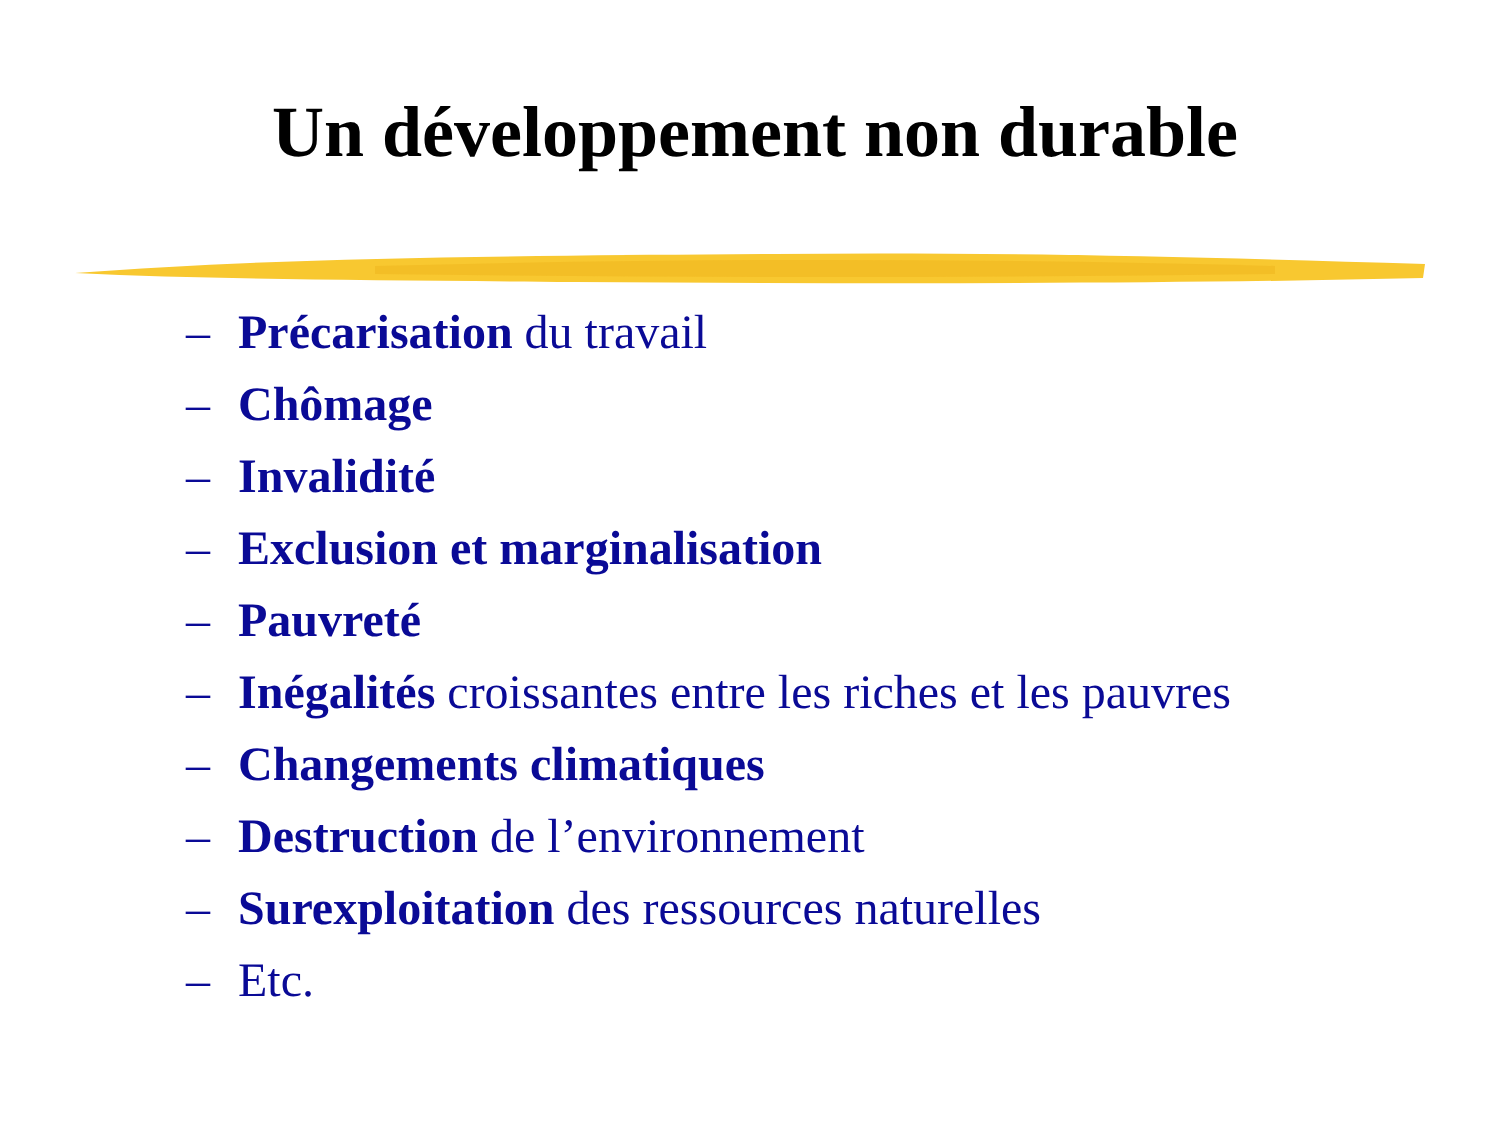Un développement non durable
– Précarisation du travail
– Chômage
– Invalidité
– Exclusion et marginalisation
– Pauvreté
– Inégalités croissantes entre les riches et les pauvres
– Changements climatiques
– Destruction de l’environnement
– Surexploitation des ressources naturelles
– Etc.